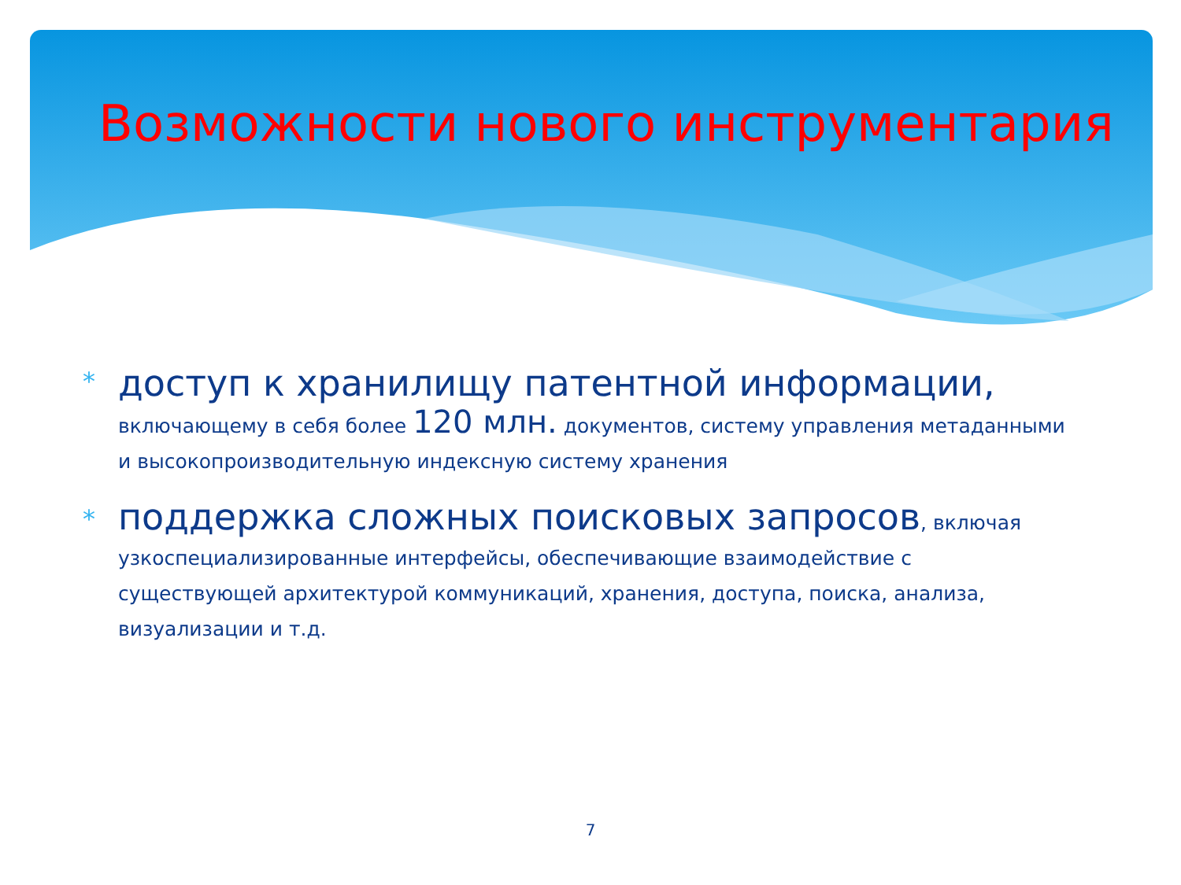Возможности нового инструментария
*
доступ к хранилищу патентной информации,
включающему в себя более 120 млн. документов, систему управления метаданными и высокопроизводительную индексную систему хранения
*
поддержка сложных поисковых запросов, включая узкоспециализированные интерфейсы, обеспечивающие взаимодействие с существующей архитектурой коммуникаций, хранения, доступа, поиска, анализа, визуализации и т.д.
7